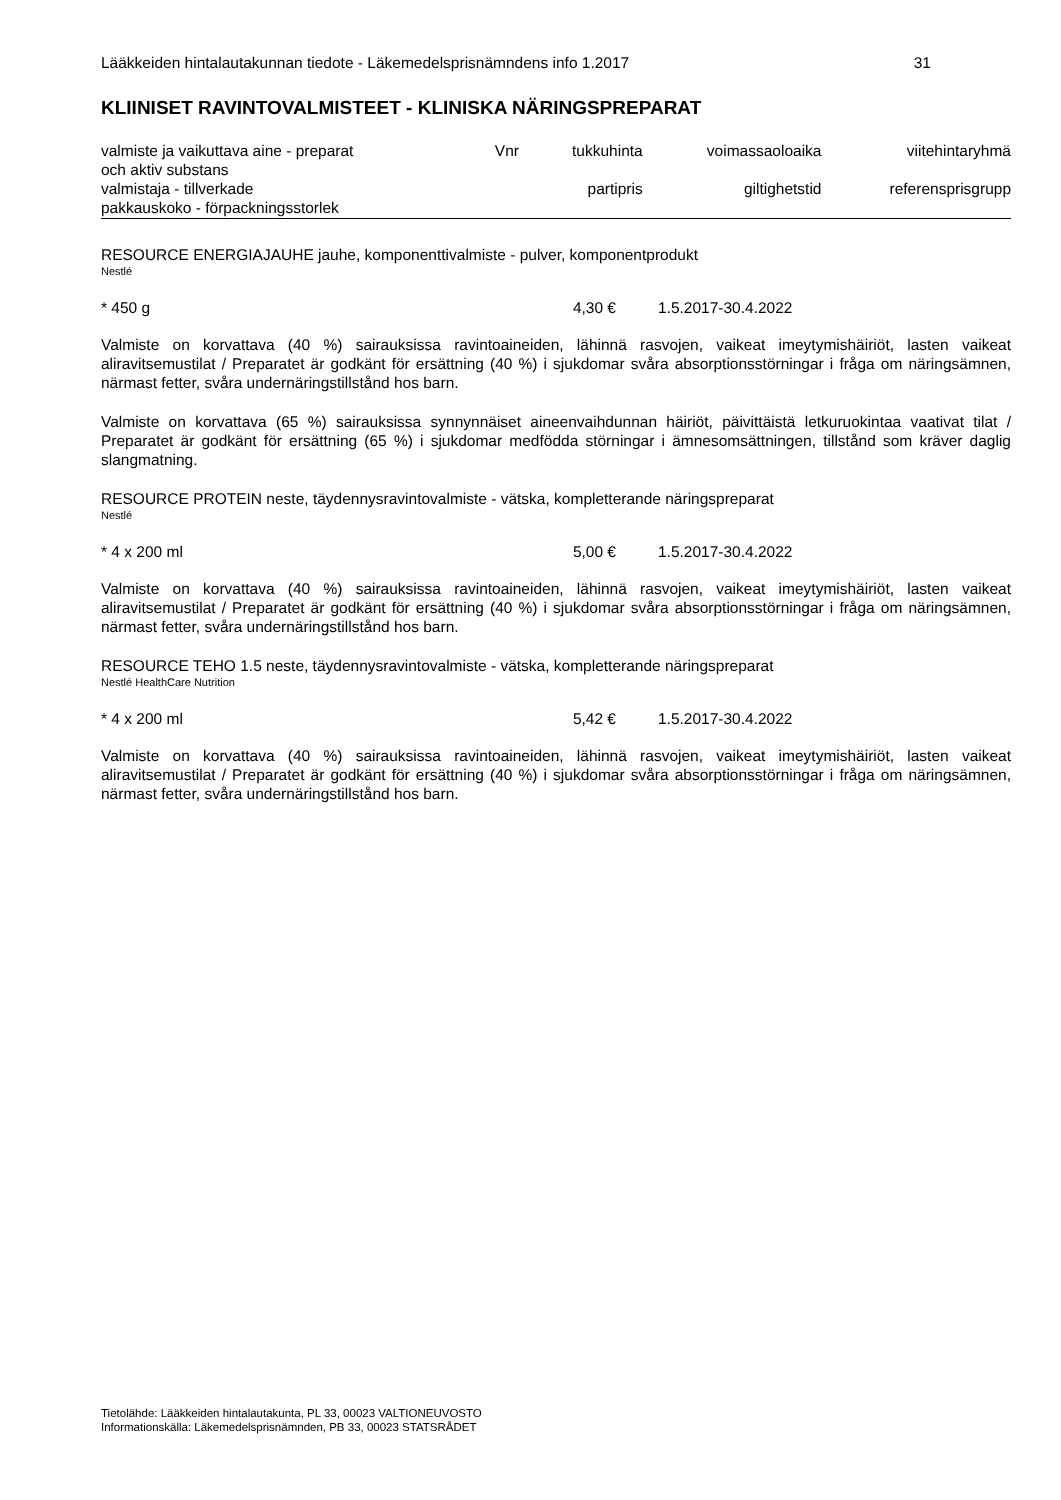Lääkkeiden hintalautakunnan tiedote - Läkemedelsprisnämndens info 1.2017 31
KLIINISET RAVINTOVALMISTEET - KLINISKA NÄRINGSPREPARAT
| valmiste ja vaikuttava aine - preparat och aktiv substans | Vnr | tukkuhinta | voimassaoloaika | viitehintaryhmä |
| --- | --- | --- | --- | --- |
| valmistaja - tillverkade pakkauskoko - förpackningsstorlek | | partipris | giltighetstid | referensprisgrupp |
RESOURCE ENERGIAJAUHE jauhe, komponenttivalmiste - pulver, komponentprodukt
Nestlé
* 450 g 4,30 € 1.5.2017-30.4.2022
Valmiste on korvattava (40 %) sairauksissa ravintoaineiden, lähinnä rasvojen, vaikeat imeytymishäiriöt, lasten vaikeat aliravitsemustilat / Preparatet är godkänt för ersättning (40 %) i sjukdomar svåra absorptionsstörningar i fråga om näringsämnen, närmast fetter, svåra undernäringstillstånd hos barn.
Valmiste on korvattava (65 %) sairauksissa synnynnäiset aineenvaihdunnan häiriöt, päivittäistä letkuruokintaa vaativat tilat / Preparatet är godkänt för ersättning (65 %) i sjukdomar medfödda störningar i ämnesomsättningen, tillstånd som kräver daglig slangmatning.
RESOURCE PROTEIN neste, täydennysravintovalmiste - vätska, kompletterande näringspreparat
Nestlé
* 4 x 200 ml 5,00 € 1.5.2017-30.4.2022
Valmiste on korvattava (40 %) sairauksissa ravintoaineiden, lähinnä rasvojen, vaikeat imeytymishäiriöt, lasten vaikeat aliravitsemustilat / Preparatet är godkänt för ersättning (40 %) i sjukdomar svåra absorptionsstörningar i fråga om näringsämnen, närmast fetter, svåra undernäringstillstånd hos barn.
RESOURCE TEHO 1.5 neste, täydennysravintovalmiste - vätska, kompletterande näringspreparat
Nestlé HealthCare Nutrition
* 4 x 200 ml 5,42 € 1.5.2017-30.4.2022
Valmiste on korvattava (40 %) sairauksissa ravintoaineiden, lähinnä rasvojen, vaikeat imeytymishäiriöt, lasten vaikeat aliravitsemustilat / Preparatet är godkänt för ersättning (40 %) i sjukdomar svåra absorptionsstörningar i fråga om näringsämnen, närmast fetter, svåra undernäringstillstånd hos barn.
Tietolähde: Lääkkeiden hintalautakunta, PL 33, 00023 VALTIONEUVOSTO
Informationskälla: Läkemedelsprisnämnden, PB 33, 00023 STATSRÅDET